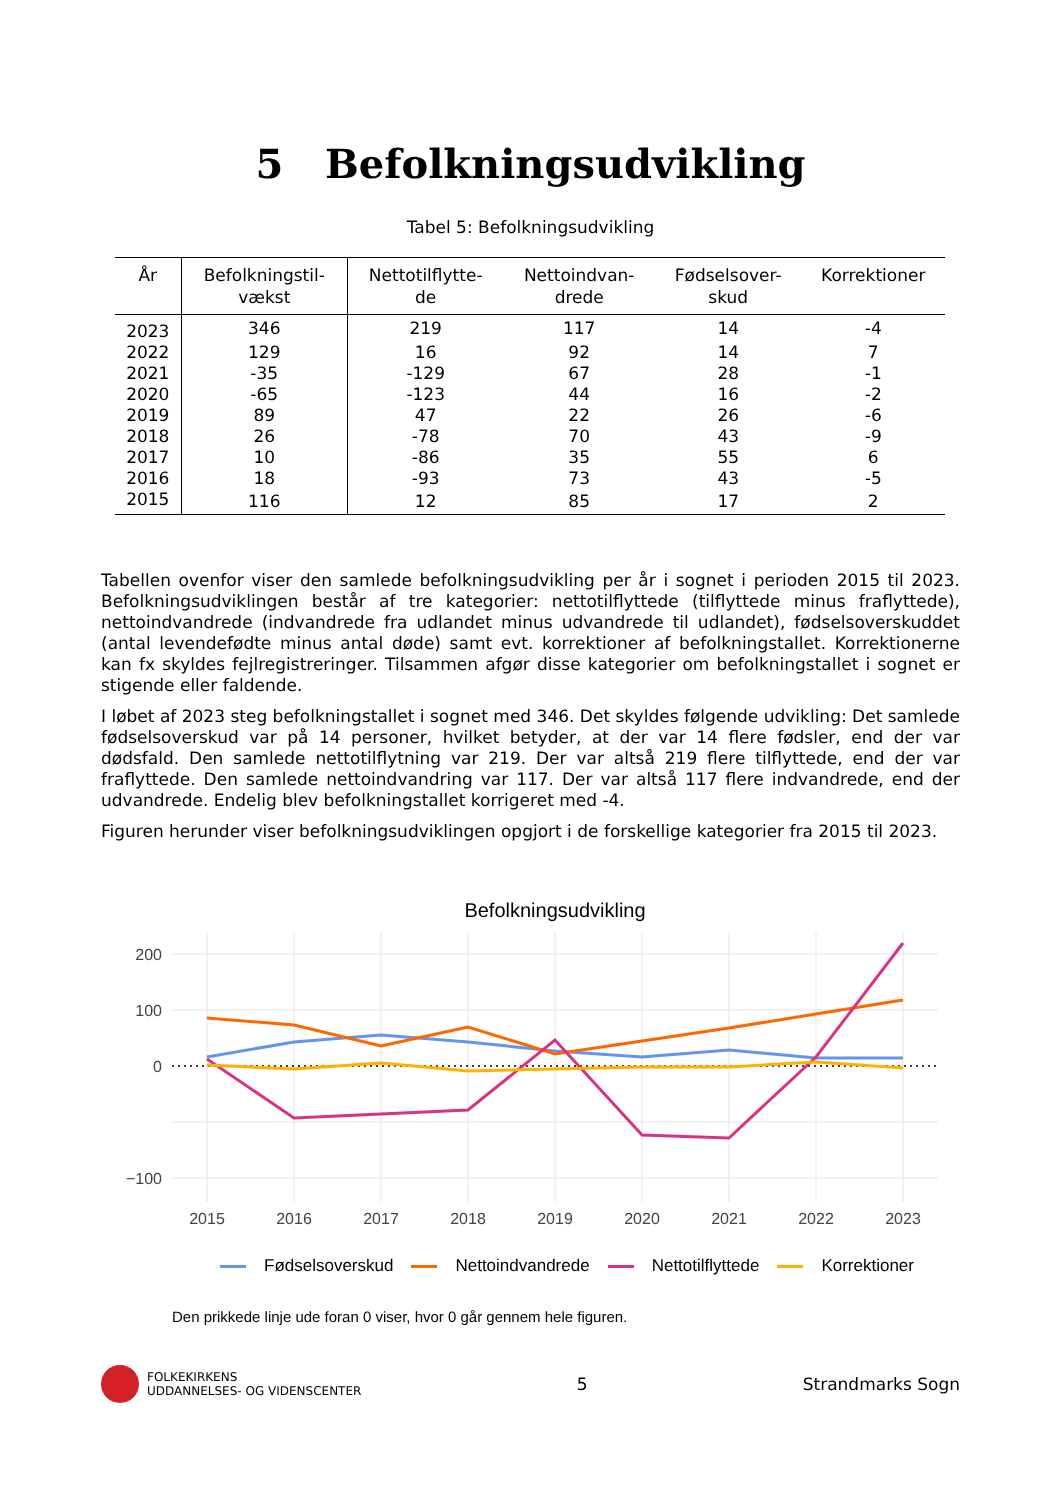5 Befolkningsudvikling
Tabel 5: Befolkningsudvikling
| År | Befolkningstil- vækst | Nettotilflytte- de | Nettoindvan- drede | Fødselsover- skud | Korrektioner |
| --- | --- | --- | --- | --- | --- |
| 2023 | 346 | 219 | 117 | 14 | -4 |
| 2022 | 129 | 16 | 92 | 14 | 7 |
| 2021 | -35 | -129 | 67 | 28 | -1 |
| 2020 | -65 | -123 | 44 | 16 | -2 |
| 2019 | 89 | 47 | 22 | 26 | -6 |
| 2018 | 26 | -78 | 70 | 43 | -9 |
| 2017 | 10 | -86 | 35 | 55 | 6 |
| 2016 | 18 | -93 | 73 | 43 | -5 |
| 2015 | 116 | 12 | 85 | 17 | 2 |
Tabellen ovenfor viser den samlede befolkningsudvikling per år i sognet i perioden 2015 til 2023. Befolkningsudviklingen består af tre kategorier: nettotilflyttede (tilflyttede minus fraflyttede), nettoindvandrede (indvandrede fra udlandet minus udvandrede til udlandet), fødselsoverskuddet (antal levendefødte minus antal døde) samt evt. korrektioner af befolkningstallet. Korrektionerne kan fx skyldes fejlregistreringer. Tilsammen afgør disse kategorier om befolkningstallet i sognet er stigende eller faldende.
I løbet af 2023 steg befolkningstallet i sognet med 346. Det skyldes følgende udvikling: Det samlede fødselsoverskud var på 14 personer, hvilket betyder, at der var 14 flere fødsler, end der var dødsfald. Den samlede nettotilflytning var 219. Der var altså 219 flere tilflyttede, end der var fraflyttede. Den samlede nettoindvandring var 117. Der var altså 117 flere indvandrede, end der udvandrede. Endelig blev befolkningstallet korrigeret med -4.
Figuren herunder viser befolkningsudviklingen opgjort i de forskellige kategorier fra 2015 til 2023.
Befolkningsudvikling
200
100
0
−100
2015
2016
2017
2018
2019
2020
2021
2022
2023
Fødselsoverskud Nettoindvandrede Nettotilflyttede Korrektioner
Den prikkede linje ude foran 0 viser, hvor 0 går gennem hele figuren.
FOLKEKIRKENS
UDDANNELSES- OG VIDENSCENTER
5 Strandmarks Sogn